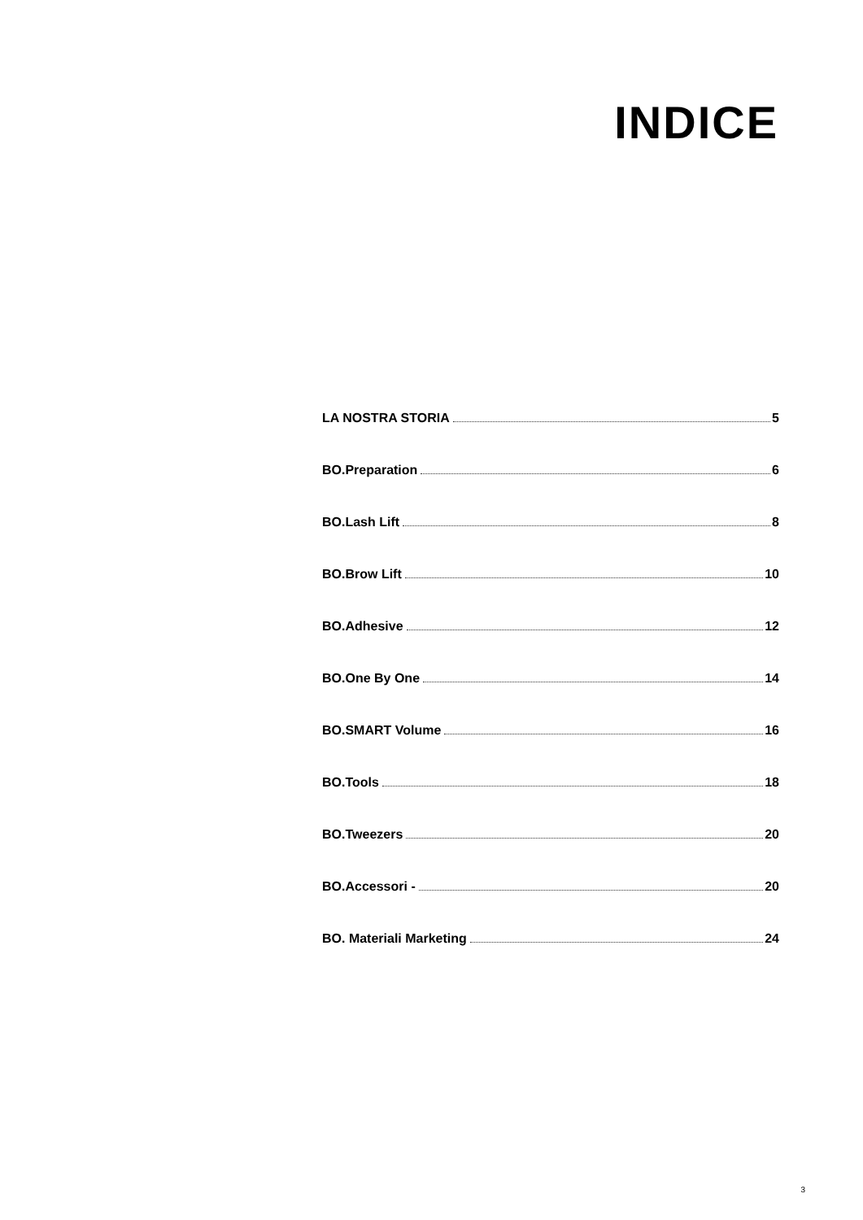INDICE
LA NOSTRA STORIA 5
BO.Preparation 6
BO.Lash Lift 8
BO.Brow Lift 10
BO.Adhesive 12
BO.One By One 14
BO.SMART Volume 16
BO.Tools 18
BO.Tweezers 20
BO.Accessori - 20
BO. Materiali Marketing 24
3